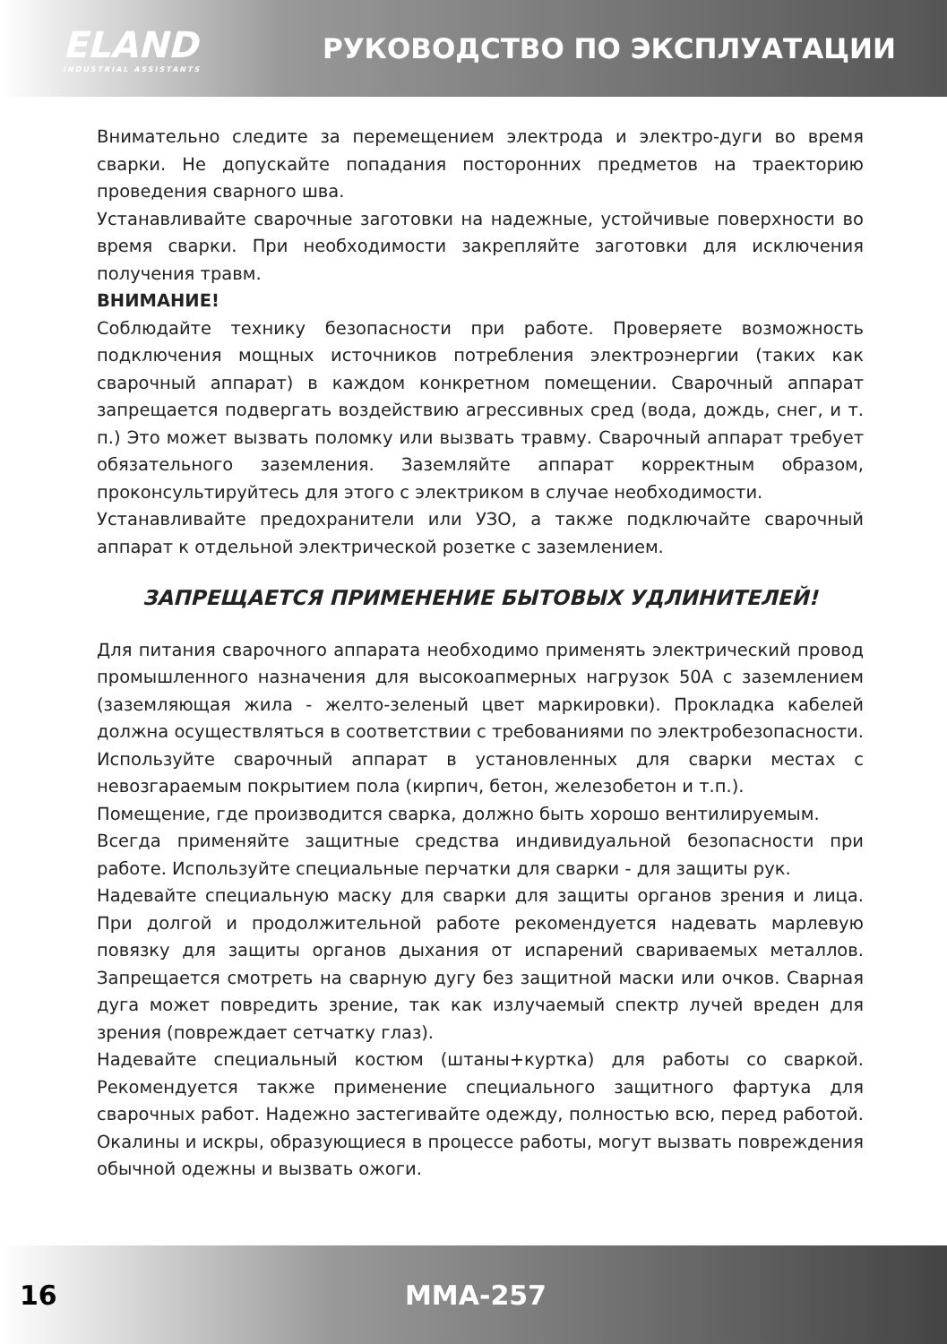ELAND
INDUSTRIAL ASSISTANTS
РУКОВОДСТВО ПО ЭКСПЛУАТАЦИИ
Внимательно следите за перемещением электрода и электро-дуги во время сварки. Не допускайте попадания посторонних предметов на траекторию проведения сварного шва.
Устанавливайте сварочные заготовки на надежные, устойчивые поверхности во время сварки. При необходимости закрепляйте заготовки для исключения получения травм.
ВНИМАНИЕ!
Соблюдайте технику безопасности при работе. Проверяете возможность подключения мощных источников потребления электроэнергии (таких как сварочный аппарат) в каждом конкретном помещении. Сварочный аппарат запрещается подвергать воздействию агрессивных сред (вода, дождь, снег, и т. п.) Это может вызвать поломку или вызвать травму. Сварочный аппарат требует обязательного заземления. Заземляйте аппарат корректным образом, проконсультируйтесь для этого с электриком в случае необходимости.
Устанавливайте предохранители или УЗО, а также подключайте сварочный аппарат к отдельной электрической розетке с заземлением.
ЗАПРЕЩАЕТСЯ ПРИМЕНЕНИЕ БЫТОВЫХ УДЛИНИТЕЛЕЙ!
Для питания сварочного аппарата необходимо применять электрический провод промышленного назначения для высокоапмерных нагрузок 50А с заземлением (заземляющая жила - желто-зеленый цвет маркировки). Прокладка кабелей должна осуществляться в соответствии с требованиями по электробезопасности. Используйте сварочный аппарат в установленных для сварки местах с невозгараемым покрытием пола (кирпич, бетон, железобетон и т.п.).
Помещение, где производится сварка, должно быть хорошо вентилируемым.
Всегда применяйте защитные средства индивидуальной безопасности при работе. Используйте специальные перчатки для сварки - для защиты рук.
Надевайте специальную маску для сварки для защиты органов зрения и лица. При долгой и продолжительной работе рекомендуется надевать марлевую повязку для защиты органов дыхания от испарений свариваемых металлов. Запрещается смотреть на сварную дугу без защитной маски или очков. Сварная дуга может повредить зрение, так как излучаемый спектр лучей вреден для зрения (повреждает сетчатку глаз).
Надевайте специальный костюм (штаны+куртка) для работы со сваркой. Рекомендуется также применение специального защитного фартука для сварочных работ. Надежно застегивайте одежду, полностью всю, перед работой. Окалины и искры, образующиеся в процессе работы, могут вызвать повреждения обычной одежны и вызвать ожоги.
16 MMA-257